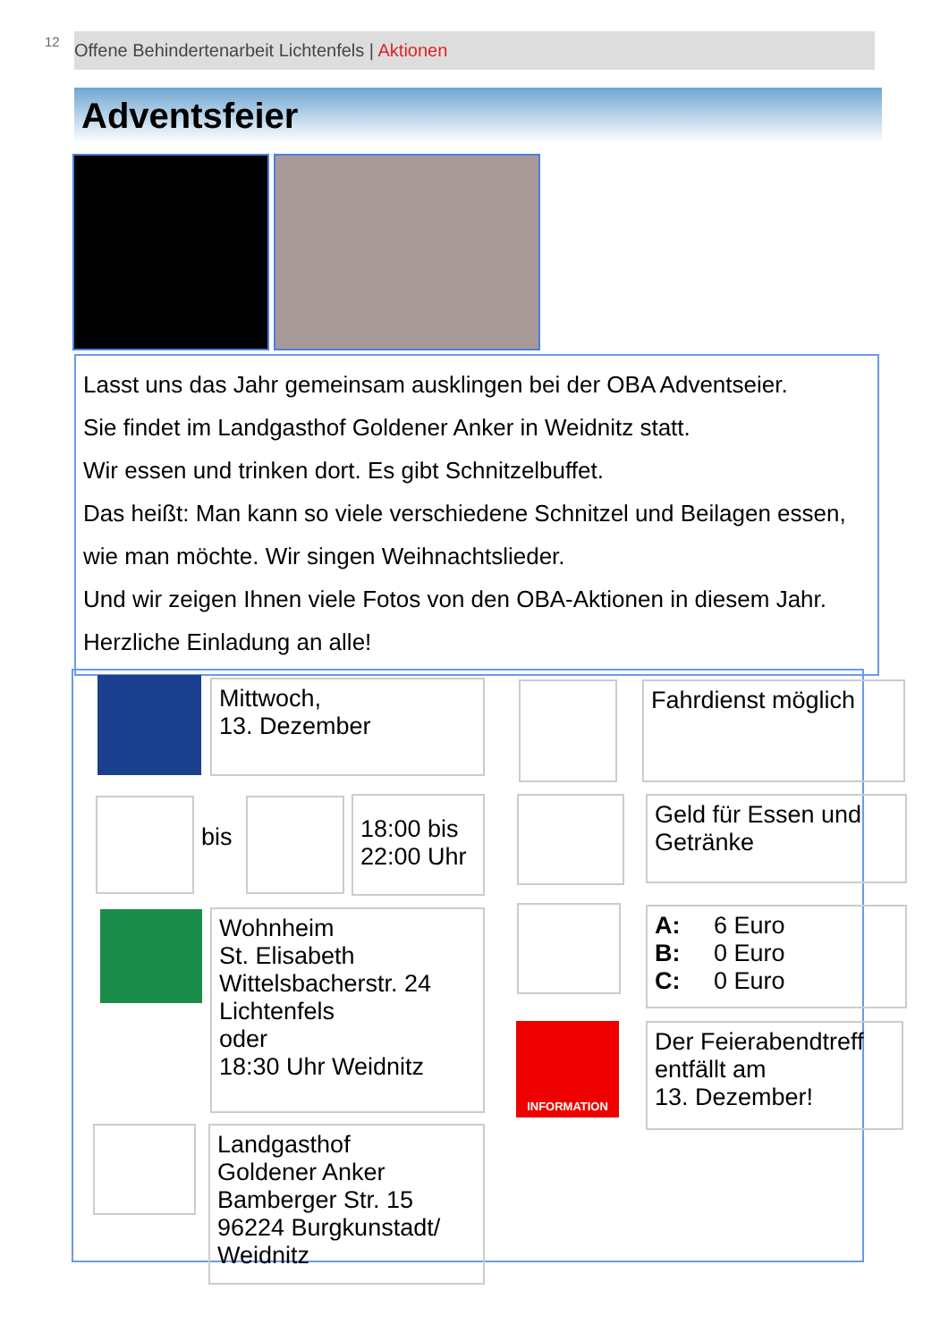12 Offene Behindertenarbeit Lichtenfels | Aktionen
Adventsfeier
Lasst uns das Jahr gemeinsam ausklingen bei der OBA Adventseier.
Sie findet im Landgasthof Goldener Anker in Weidnitz statt.
Wir essen und trinken dort. Es gibt Schnitzelbuffet.
Das heißt: Man kann so viele verschiedene Schnitzel und Beilagen essen, wie man möchte. Wir singen Weihnachtslieder.
Und wir zeigen Ihnen viele Fotos von den OBA-Aktionen in diesem Jahr. Herzliche Einladung an alle!
Mittwoch,
13. Dezember
bis
18:00 bis
22:00 Uhr
Wohnheim
St. Elisabeth
Wittelsbacherstr. 24
Lichtenfels
oder
18:30 Uhr Weidnitz
Landgasthof
Goldener Anker
Bamberger Str. 15
96224 Burgkunstadt/
Weidnitz
Fahrdienst möglich
Geld für Essen und
Getränke
A: 6 Euro
B: 0 Euro
C: 0 Euro
INFORMATION
Der Feierabendtreff
entfällt am
13. Dezember!